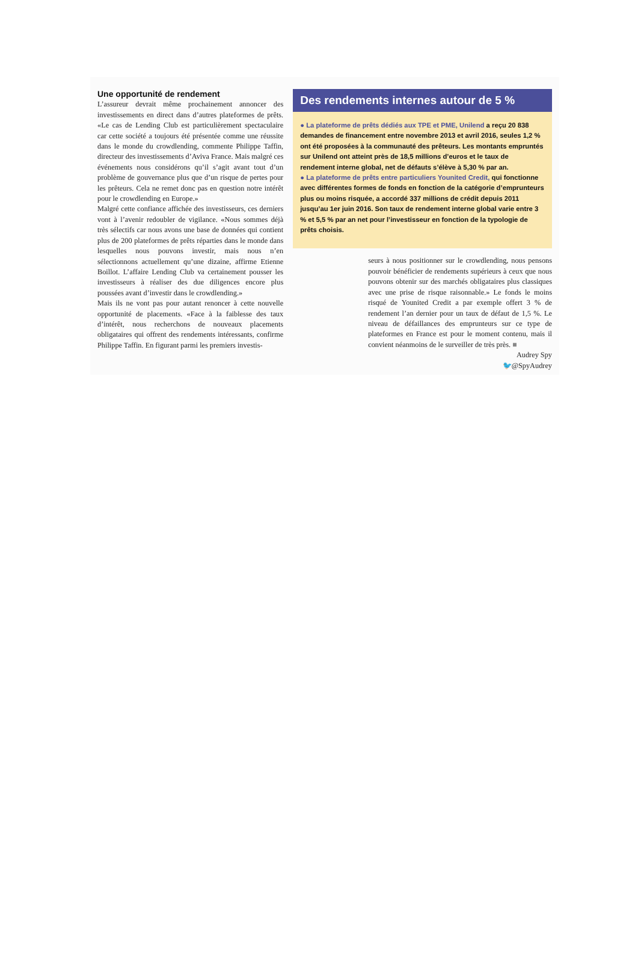Une opportunité de rendement
L’assureur devrait même prochainement annoncer des investissements en direct dans d’autres plateformes de prêts. «Le cas de Lending Club est particulièrement spectaculaire car cette société a toujours été présentée comme une réussite dans le monde du crowdlending, commente Philippe Taffin, directeur des investissements d’Aviva France. Mais malgré ces événements nous considérons qu’il s’agit avant tout d’un problème de gouvernance plus que d’un risque de pertes pour les prêteurs. Cela ne remet donc pas en question notre intérêt pour le crowdlending en Europe.»
Malgré cette confiance affichée des investisseurs, ces derniers vont à l’avenir redoubler de vigilance. «Nous sommes déjà très sélectifs car nous avons une base de données qui contient plus de 200 plateformes de prêts réparties dans le monde dans lesquelles nous pouvons investir, mais nous n’en sélectionnons actuellement qu’une dizaine, affirme Etienne Boillot. L’affaire Lending Club va certainement pousser les investisseurs à réaliser des due diligences encore plus poussées avant d’investir dans le crowdlending.»
Mais ils ne vont pas pour autant renoncer à cette nouvelle opportunité de placements. «Face à la faiblesse des taux d’intérêt, nous recherchons de nouveaux placements obligataires qui offrent des rendements intéressants, confirme Philippe Taffin. En figurant parmi les premiers investis-
Des rendements internes autour de 5 %
● La plateforme de prêts dédiés aux TPE et PME, Unilend a reçu 20 838 demandes de financement entre novembre 2013 et avril 2016, seules 1,2 % ont été proposées à la communauté des prêteurs. Les montants empruntés sur Unilend ont atteint près de 18,5 millions d’euros et le taux de rendement interne global, net de défauts s’élève à 5,30 % par an.
● La plateforme de prêts entre particuliers Younited Credit, qui fonctionne avec différentes formes de fonds en fonction de la catégorie d’emprunteurs plus ou moins risquée, a accordé 337 millions de crédit depuis 2011 jusqu’au 1er juin 2016. Son taux de rendement interne global varie entre 3 % et 5,5 % par an net pour l’investisseur en fonction de la typologie de prêts choisis.
seurs à nous positionner sur le crowdlending, nous pensons pouvoir bénéficier de rendements supérieurs à ceux que nous pouvons obtenir sur des marchés obligataires plus classiques avec une prise de risque raisonnable.» Le fonds le moins risqué de Younited Credit a par exemple offert 3 % de rendement l’an dernier pour un taux de défaut de 1,5 %. Le niveau de défaillances des emprunteurs sur ce type de plateformes en France est pour le moment contenu, mais il convient néanmoins de le surveiller de très près. ■
Audrey Spy
🐦@SpyAudrey